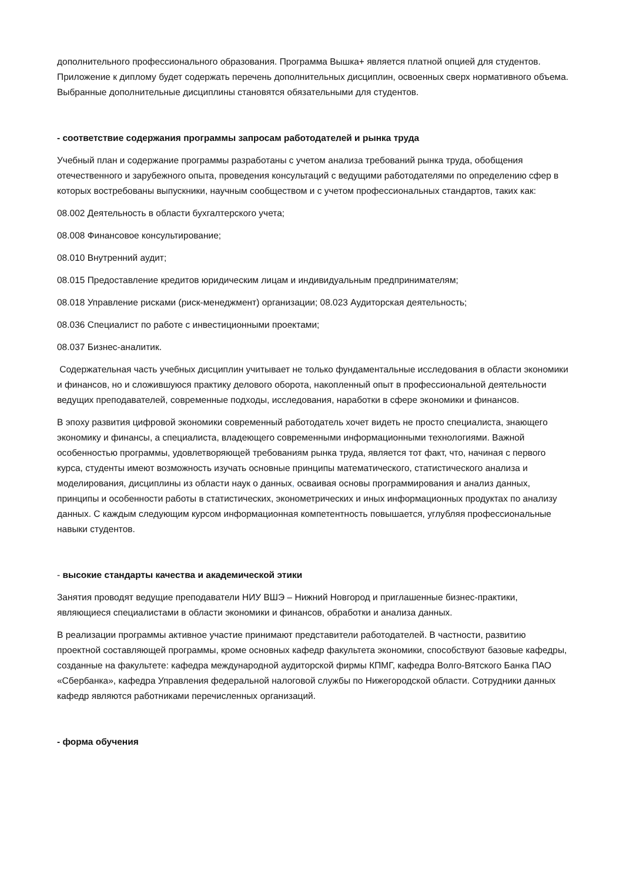дополнительного профессионального образования. Программа Вышка+ является платной опцией для студентов. Приложение к диплому будет содержать перечень дополнительных дисциплин, освоенных сверх нормативного объема. Выбранные дополнительные дисциплины становятся обязательными для студентов.
- соответствие содержания программы запросам работодателей и рынка труда
Учебный план и содержание программы разработаны с учетом анализа требований рынка труда, обобщения отечественного и зарубежного опыта, проведения консультаций с ведущими работодателями по определению сфер в которых востребованы выпускники, научным сообществом и с учетом профессиональных стандартов, таких как:
08.002 Деятельность в области бухгалтерского учета;
08.008 Финансовое консультирование;
08.010 Внутренний аудит;
08.015 Предоставление кредитов юридическим лицам и индивидуальным предпринимателям;
08.018 Управление рисками (риск-менеджмент) организации; 08.023 Аудиторская деятельность;
08.036 Специалист по работе с инвестиционными проектами;
08.037 Бизнес-аналитик.
Содержательная часть учебных дисциплин учитывает не только фундаментальные исследования в области экономики и финансов, но и сложившуюся практику делового оборота, накопленный опыт в профессиональной деятельности ведущих преподавателей, современные подходы, исследования, наработки в сфере экономики и финансов.
В эпоху развития цифровой экономики современный работодатель хочет видеть не просто специалиста, знающего экономику и финансы, а специалиста, владеющего современными информационными технологиями. Важной особенностью программы, удовлетворяющей требованиям рынка труда, является тот факт, что, начиная с первого курса, студенты имеют возможность изучать основные принципы математического, статистического анализа и моделирования, дисциплины из области наук о данных, осваивая основы программирования и анализ данных, принципы и особенности работы в статистических, эконометрических и иных информационных продуктах по анализу данных. С каждым следующим курсом информационная компетентность повышается, углубляя профессиональные навыки студентов.
- высокие стандарты качества и академической этики
Занятия проводят ведущие преподаватели НИУ ВШЭ – Нижний Новгород и приглашенные бизнес-практики, являющиеся специалистами в области экономики и финансов, обработки и анализа данных.
В реализации программы активное участие принимают представители работодателей. В частности, развитию проектной составляющей программы, кроме основных кафедр факультета экономики, способствуют базовые кафедры, созданные на факультете: кафедра международной аудиторской фирмы КПМГ, кафедра Волго-Вятского Банка ПАО «Сбербанка», кафедра Управления федеральной налоговой службы по Нижегородской области. Сотрудники данных кафедр являются работниками перечисленных организаций.
- форма обучения